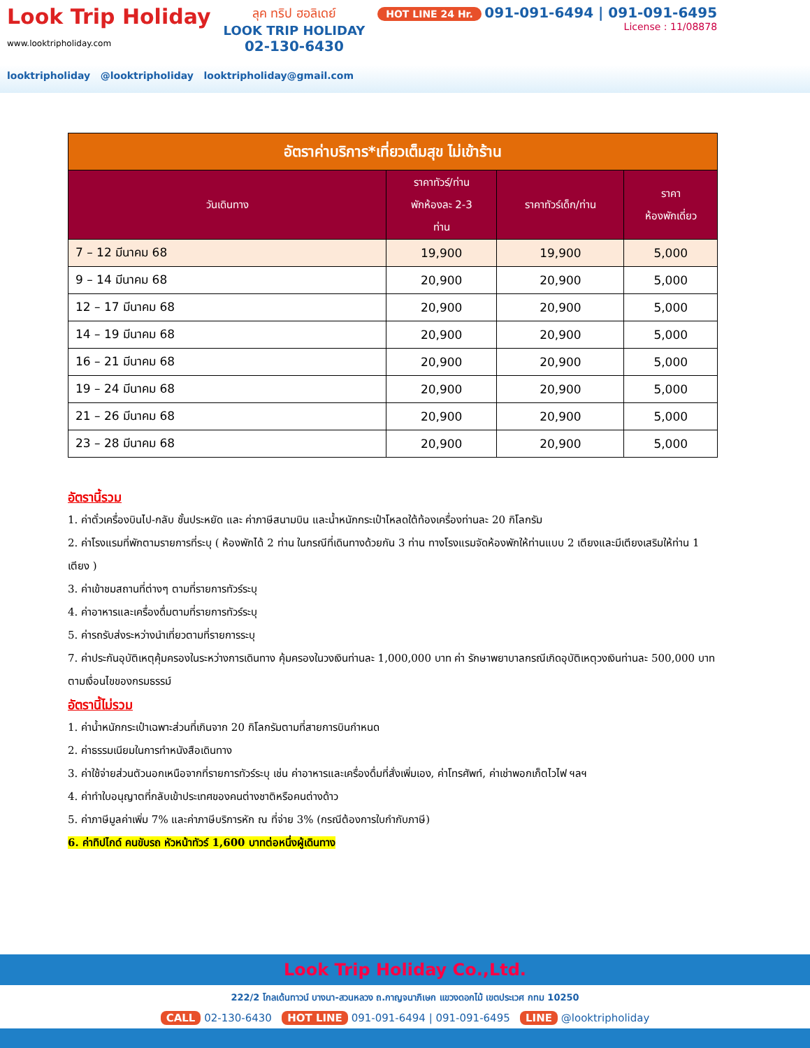Look Trip Holiday
www.looktripholiday.com
ลุค ทริป ฮอลิเดย์
LOOK TRIP HOLIDAY
02-130-6430
HOT LINE 24 Hr. 091-091-6494 | 091-091-6495
License : 11/08878
looktripholiday @looktripholiday looktripholiday@gmail.com
| อัตราค่าบริการ*เที่ยวเต็มสุข ไม่เข้าร้าน | | | |
| วันเดินทาง | ราคาทัวร์/ท่าน พักห้องละ 2-3 ท่าน | ราคาทัวร์เด็ก/ท่าน | ราคา ห้องพักเดี่ยว |
| 7 – 12 มีนาคม 68 | 19,900 | 19,900 | 5,000 |
| 9 – 14 มีนาคม 68 | 20,900 | 20,900 | 5,000 |
| 12 – 17 มีนาคม 68 | 20,900 | 20,900 | 5,000 |
| 14 – 19 มีนาคม 68 | 20,900 | 20,900 | 5,000 |
| 16 – 21 มีนาคม 68 | 20,900 | 20,900 | 5,000 |
| 19 – 24 มีนาคม 68 | 20,900 | 20,900 | 5,000 |
| 21 – 26 มีนาคม 68 | 20,900 | 20,900 | 5,000 |
| 23 – 28 มีนาคม 68 | 20,900 | 20,900 | 5,000 |
อัตรานี้รวม
1. ค่าตั๋วเครื่องบินไป-กลับ ชั้นประหยัด และ ค่าภาษีสนามบิน และน้ำหนักกระเป๋าโหลดใต้ท้องเครื่องท่านละ 20 กิโลกรัม
2. ค่าโรงแรมที่พักตามรายการที่ระบุ ( ห้องพักได้ 2 ท่าน ในกรณีที่เดินทางด้วยกัน 3 ท่าน ทางโรงแรมจัดห้องพักให้ท่านแบบ 2 เตียงและมีเตียงเสริมให้ท่าน 1 เตียง )
3. ค่าเข้าชมสถานที่ต่างๆ ตามที่รายการทัวร์ระบุ
4. ค่าอาหารและเครื่องดื่มตามที่รายการทัวร์ระบุ
5. ค่ารถรับส่งระหว่างนำเที่ยวตามที่รายการระบุ
7. ค่าประกันอุบัติเหตุคุ้มครองในระหว่างการเดินทาง คุ้มครองในวงเงินท่านละ 1,000,000 บาท ค่า รักษาพยาบาลกรณีเกิดอุบัติเหตุวงเงินท่านละ 500,000 บาท ตามเงื่อนไขของกรมธรรม์
อัตรานี้ไม่รวม
1. ค่าน้ำหนักกระเป๋าเฉพาะส่วนที่เกินจาก 20 กิโลกรัมตามที่สายการบินกำหนด
2. ค่าธรรมเนียมในการทำหนังสือเดินทาง
3. ค่าใช้จ่ายส่วนตัวนอกเหนือจากที่รายการทัวร์ระบุ เช่น ค่าอาหารและเครื่องดื่มที่สั่งเพิ่มเอง, ค่าโทรศัพท์, ค่าเช่าพอกเก็ตไวไฟ ฯลฯ
4. ค่าทำใบอนุญาตที่กลับเข้าประเทศของคนต่างชาติหรือคนต่างด้าว
5. ค่าภาษีมูลค่าเพิ่ม 7% และค่าภาษีบริการหัก ณ ที่จ่าย 3% (กรณีต้องการใบกำกับภาษี)
6. ค่าทิปไกด์ คนขับรถ หัวหน้าทัวร์ 1,600 บาทต่อหนึ่งผู้เดินทาง
Look Trip Holiday Co.,Ltd.
222/2 โกลเด้นทาวน์ บางนา-สวนหลวง ถ.กาญจนาภิเษก แขวงดอกไม้ เขตประเวศ กทม 10250
CALL 02-130-6430 HOT LINE 091-091-6494 | 091-091-6495 LINE @looktripholiday